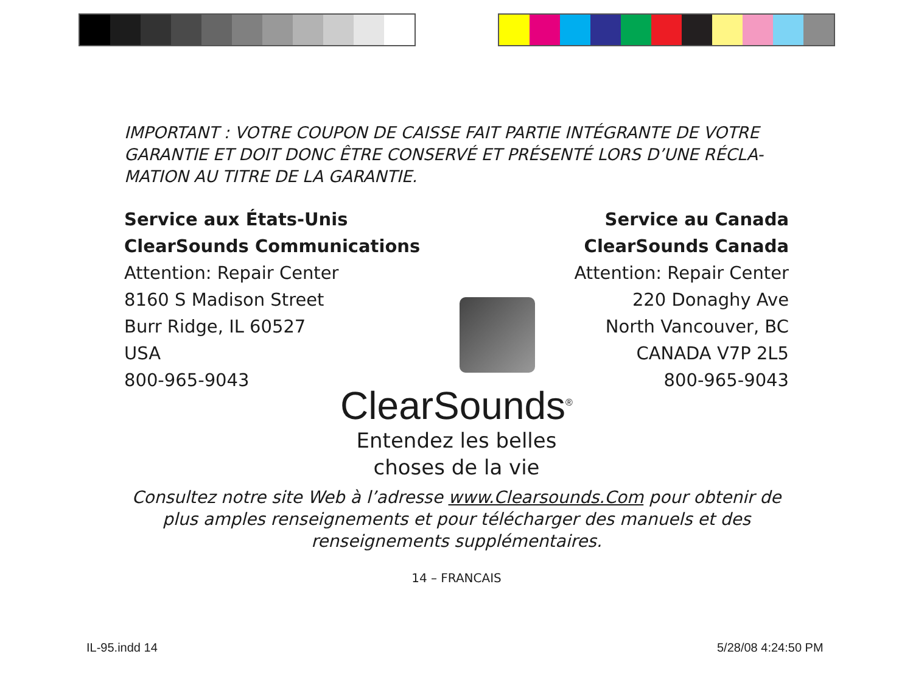IMPORTANT : VOTRE COUPON DE CAISSE FAIT PARTIE INTÉGRANTE DE VOTRE GARANTIE ET DOIT DONC ÊTRE CONSERVÉ ET PRÉSENTÉ LORS D’UNE RÉCLA-MATION AU TITRE DE LA GARANTIE.
Service aux États-Unis
ClearSounds Communications
Attention: Repair Center
8160 S Madison Street
Burr Ridge, IL 60527
USA
800-965-9043
Service au Canada
ClearSounds Canada
Attention: Repair Center
220 Donaghy Ave
North Vancouver, BC
CANADA V7P 2L5
800-965-9043
ClearSounds<sup>®</sup>
Entendez les belles
choses de la vie
Consultez notre site Web à l’adresse www.Clearsounds.Com pour obtenir de plus amples renseignements et pour télécharger des manuels et des renseignements supplémentaires.
14 – FRANCAIS
IL-95.indd 14 5/28/08 4:24:50 PM